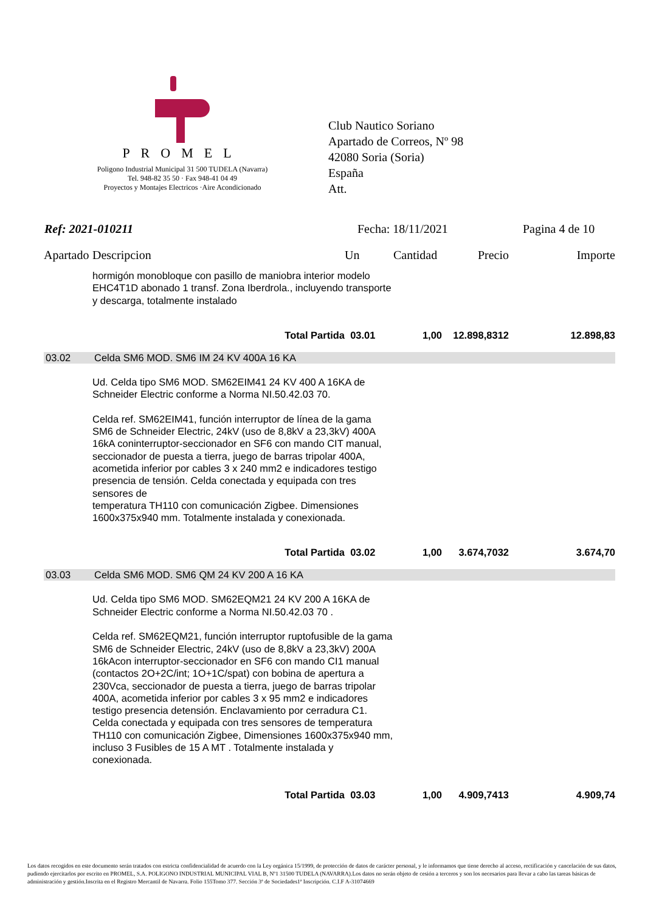PROMEL
Poligono Industrial Municipal 31 500 TUDELA (Navarra)
Tel. 948-82 35 50 · Fax 948-41 04 49
Proyectos y Montajes Electricos ·Aire Acondicionado
Club Nautico Soriano
Apartado de Correos, Nº 98
42080 Soria (Soria)
España
Att.
Ref: 2021-010211 Fecha: 18/11/2021 Pagina 4 de 10
| Apartado | Descripcion | Un | Cantidad | Precio | Importe |
| --- | --- | --- | --- | --- | --- |
| | hormigón monobloque con pasillo de maniobra interior modelo EHC4T1D abonado 1 transf. Zona Iberdrola., incluyendo transporte y descarga, totalmente instalado | | | | |
| | Total Partida | 03.01 | 1,00 | 12.898,8312 | 12.898,83 |
| 03.02 | Celda SM6 MOD. SM6 IM 24 KV 400A 16 KA | | | | |
| | Ud. Celda tipo SM6 MOD. SM62EIM41 24 KV 400 A 16KA de Schneider Electric conforme a Norma NI.50.42.03 70. Celda ref. SM62EIM41, función interruptor de línea de la gama SM6 de Schneider Electric, 24kV (uso de 8,8kV a 23,3kV) 400A 16kA coninterruptor-seccionador en SF6 con mando CIT manual, seccionador de puesta a tierra, juego de barras tripolar 400A, acometida inferior por cables 3 x 240 mm2 e indicadores testigo presencia de tensión. Celda conectada y equipada con tres sensores de temperatura TH110 con comunicación Zigbee. Dimensiones 1600x375x940 mm. Totalmente instalada y conexionada. | | | | |
| | Total Partida | 03.02 | 1,00 | 3.674,7032 | 3.674,70 |
| 03.03 | Celda SM6 MOD. SM6 QM 24 KV 200 A 16 KA | | | | |
| | Ud. Celda tipo SM6 MOD. SM62EQM21 24 KV 200 A 16KA de Schneider Electric conforme a Norma NI.50.42.03 70 . Celda ref. SM62EQM21, función interruptor ruptofusible de la gama SM6 de Schneider Electric, 24kV (uso de 8,8kV a 23,3kV) 200A 16kAcon interruptor-seccionador en SF6 con mando CI1 manual (contactos 2O+2C/int; 1O+1C/spat) con bobina de apertura a 230Vca, seccionador de puesta a tierra, juego de barras tripolar 400A, acometida inferior por cables 3 x 95 mm2 e indicadores testigo presencia detensión. Enclavamiento por cerradura C1. Celda conectada y equipada con tres sensores de temperatura TH110 con comunicación Zigbee, Dimensiones 1600x375x940 mm, incluso 3 Fusibles de 15 A MT . Totalmente instalada y conexionada. | | | | |
| | Total Partida | 03.03 | 1,00 | 4.909,7413 | 4.909,74 |
Los datos recogidos en este documento serán tratados con estricta confidencialidad de acuerdo con la Ley orgánica 15/1999, de protección de datos de carácter personal, y le informamos que tiene derecho al acceso, rectificación y cancelación de sus datos, pudiendo ejercitarlos por escrito en PROMEL, S.A. POLIGONO INDUSTRIAL MUNICIPAL VIAL B, Nº1 31500 TUDELA (NAVARRA).Los datos no serán objeto de cesión a terceros y son los necesarios para llevar a cabo las tareas básicas de administración y gestión.Inscrita en el Registro Mercantil de Navarra. Folio 155Tomo 377. Sección 3ª de Sociedades1ª Inscripción. C.I.F A-31074669